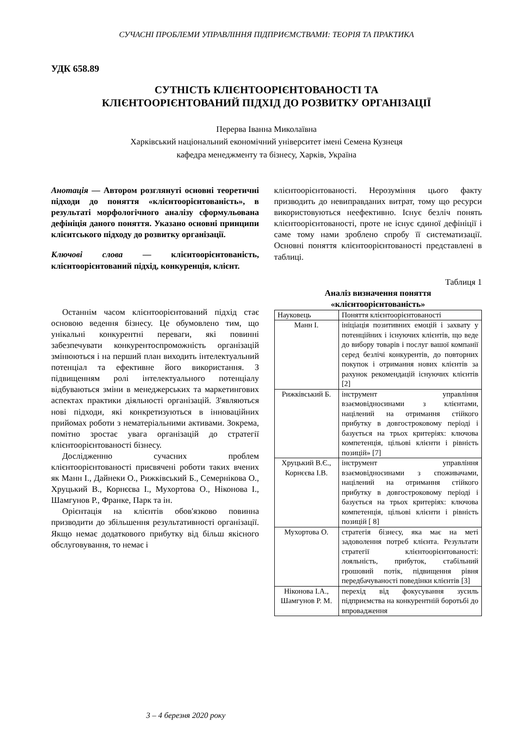СУЧАСНІ ПРОБЛЕМИ УПРАВЛІННЯ ПІДПРИЄМСТВАМИ: ТЕОРІЯ ТА ПРАКТИКА
УДК 658.89
СУТНІСТЬ КЛІЄНТООРІЄНТОВАНОСТІ ТА
КЛІЄНТООРІЄНТОВАНИЙ ПІДХІД ДО РОЗВИТКУ ОРГАНІЗАЦІЇ
Перерва Іванна Миколаївна
Харківський національний економічний університет імені Семена Кузнеця
кафедра менеджменту та бізнесу, Харків, Україна
Анотація — Автором розглянуті основні теоретичні підходи до поняття «клієнтоорієнтованість», в результаті морфологічного аналізу сформульована дефініція даного поняття. Указано основні принципи клієнтського підходу до розвитку організації.
Ключові слова — клієнтоорієнтованість, клієнтоорієнтований підхід, конкуренція, клієнт.
Останнім часом клієнтоорієнтований підхід стає основою ведення бізнесу. Це обумовлено тим, що унікальні конкурентні переваги, які повинні забезпечувати конкурентоспроможність організацій змінюються і на перший план виходить інтелектуальний потенціал та ефективне його використання. З підвищенням ролі інтелектуального потенціалу відбуваються зміни в менеджерських та маркетингових аспектах практики діяльності організацій. З'являються нові підходи, які конкретизуються в інноваційних прийомах роботи з нематеріальними активами. Зокрема, помітно зростає увага організацій до стратегії клієнтоорієнтованості бізнесу.
Дослідженню сучасних проблем клієнтоорієнтованості присвячені роботи таких вчених як Манн І., Дайнеки О., Рижківський Б., Семернікова О., Хруцький В., Корнєєва І., Мухортова О., Ніконова І., Шамгунов Р., Франке, Парк та ін.
Орієнтація на клієнтів обов'язково повинна призводити до збільшення результативності організації. Якщо немає додаткового прибутку від більш якісного обслуговування, то немає і
клієнтоорієнтованості. Нерозуміння цього факту призводить до невиправданих витрат, тому що ресурси використовуються неефективно. Існує безліч понять клієнтоорієнтованості, проте не існує єдиної дефініції і саме тому нами зроблено спробу її систематизації. Основні поняття клієнтоорієнтованості представлені в таблиці.
Таблиця 1
Аналіз визначення поняття
«клієнтоорієнтованість»
| Науковець | Поняття клієнтоорієнтованості |
| --- | --- |
| Манн І. | ініціація позитивних емоцій і захвату у потенційних і існуючих клієнтів, що веде до вибору товарів і послуг вашої компанії серед безлічі конкурентів, до повторних покупок і отримання нових клієнтів за рахунок рекомендацій існуючих клієнтів [2] |
| Рижківський Б. | інструмент управління взаємовідносинами з клієнтами, націлений на отримання стійкого прибутку в довгостроковому періоді і базується на трьох критеріях: ключова компетенція, цільові клієнти і рівність позицій» [7] |
| Хруцький В.Є., Корнєєва І.В. | інструмент управління взаємовідносинами з споживачами, націлений на отримання стійкого прибутку в довгостроковому періоді і базується на трьох критеріях: ключова компетенція, цільові клієнти і рівність позицій [ 8] |
| Мухортова О. | стратегія бізнесу, яка має на меті задоволення потреб клієнта. Результати стратегії клієнтоорієнтованості: лояльність, прибуток, стабільний грошовий потік, підвищення рівня передбачуваності поведінки клієнтів [3] |
| Ніконова І.А., Шамгунов Р. М. | перехід від фокусування зусиль підприємства на конкурентній боротьбі до впровадження |
3 – 4 березня 2020 року